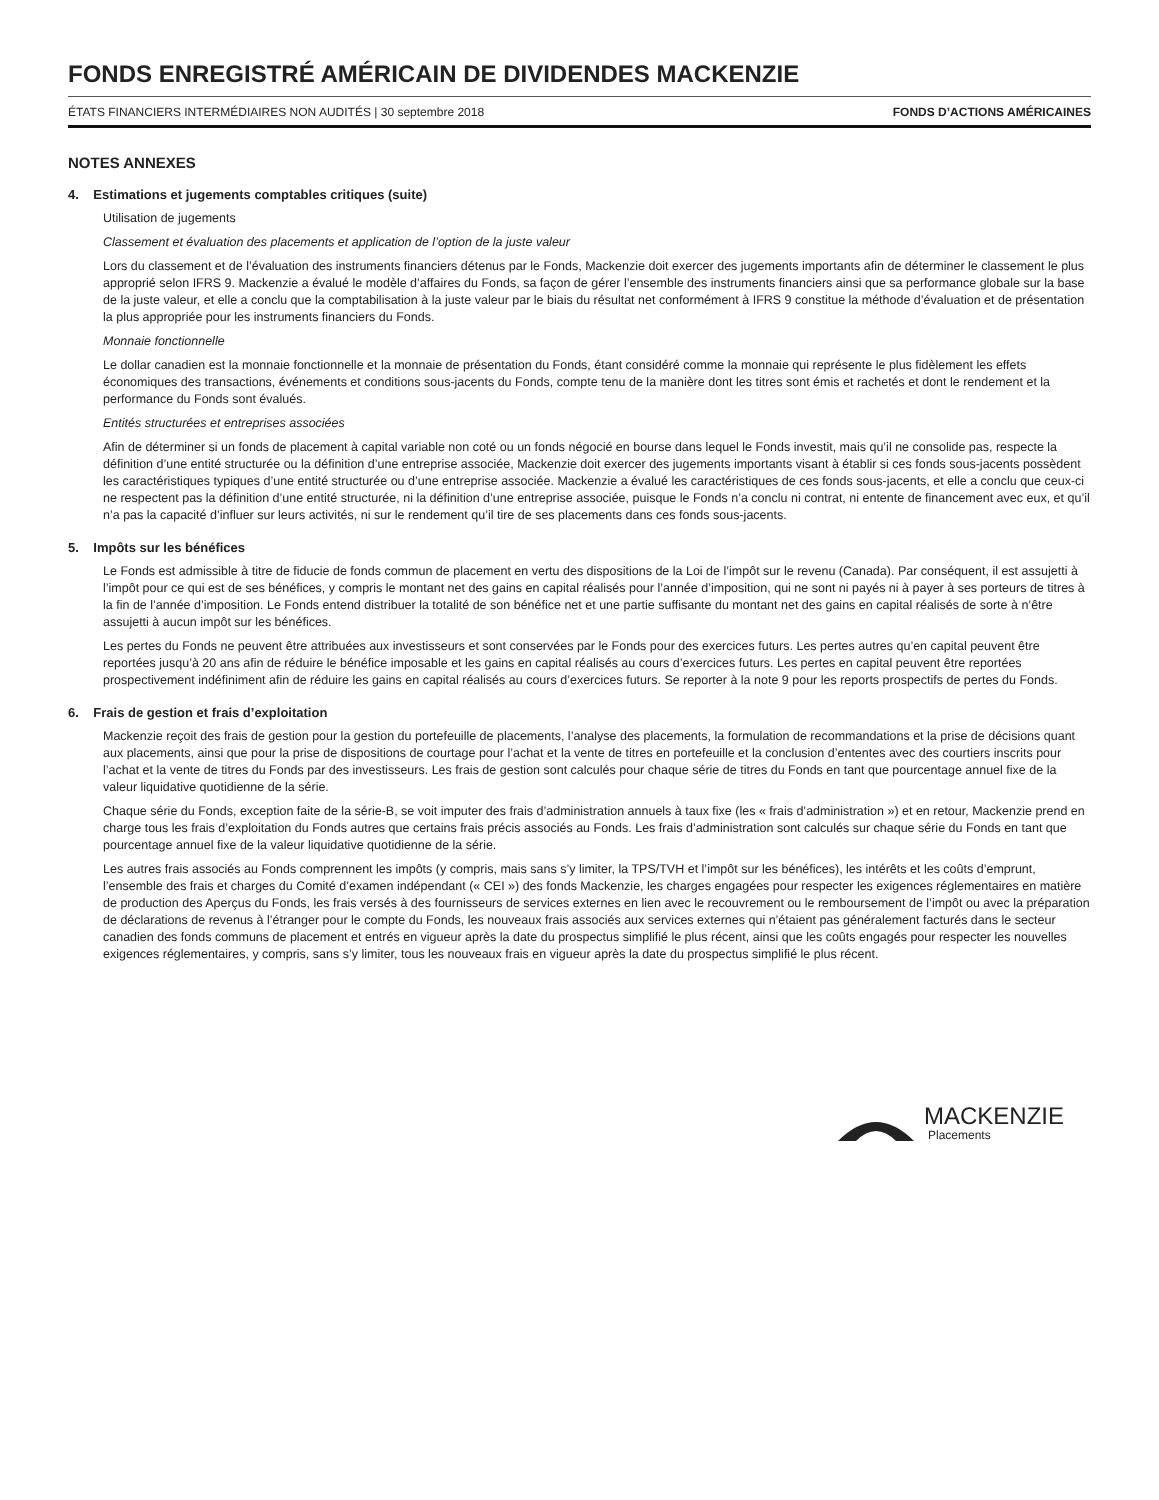FONDS ENREGISTRÉ AMÉRICAIN DE DIVIDENDES MACKENZIE
ÉTATS FINANCIERS INTERMÉDIAIRES NON AUDITÉS | 30 septembre 2018 FONDS D’ACTIONS AMÉRICAINES
NOTES ANNEXES
4. Estimations et jugements comptables critiques (suite)
Utilisation de jugements
Classement et évaluation des placements et application de l’option de la juste valeur
Lors du classement et de l’évaluation des instruments financiers détenus par le Fonds, Mackenzie doit exercer des jugements importants afin de déterminer le classement le plus approprié selon IFRS 9. Mackenzie a évalué le modèle d’affaires du Fonds, sa façon de gérer l’ensemble des instruments financiers ainsi que sa performance globale sur la base de la juste valeur, et elle a conclu que la comptabilisation à la juste valeur par le biais du résultat net conformément à IFRS 9 constitue la méthode d’évaluation et de présentation la plus appropriée pour les instruments financiers du Fonds.
Monnaie fonctionnelle
Le dollar canadien est la monnaie fonctionnelle et la monnaie de présentation du Fonds, étant considéré comme la monnaie qui représente le plus fidèlement les effets économiques des transactions, événements et conditions sous-jacents du Fonds, compte tenu de la manière dont les titres sont émis et rachetés et dont le rendement et la performance du Fonds sont évalués.
Entités structurées et entreprises associées
Afin de déterminer si un fonds de placement à capital variable non coté ou un fonds négocié en bourse dans lequel le Fonds investit, mais qu’il ne consolide pas, respecte la définition d’une entité structurée ou la définition d’une entreprise associée, Mackenzie doit exercer des jugements importants visant à établir si ces fonds sous-jacents possèdent les caractéristiques typiques d’une entité structurée ou d’une entreprise associée. Mackenzie a évalué les caractéristiques de ces fonds sous-jacents, et elle a conclu que ceux-ci ne respectent pas la définition d’une entité structurée, ni la définition d’une entreprise associée, puisque le Fonds n’a conclu ni contrat, ni entente de financement avec eux, et qu’il n’a pas la capacité d’influer sur leurs activités, ni sur le rendement qu’il tire de ses placements dans ces fonds sous-jacents.
5. Impôts sur les bénéfices
Le Fonds est admissible à titre de fiducie de fonds commun de placement en vertu des dispositions de la Loi de l’impôt sur le revenu (Canada). Par conséquent, il est assujetti à l’impôt pour ce qui est de ses bénéfices, y compris le montant net des gains en capital réalisés pour l’année d’imposition, qui ne sont ni payés ni à payer à ses porteurs de titres à la fin de l’année d’imposition. Le Fonds entend distribuer la totalité de son bénéfice net et une partie suffisante du montant net des gains en capital réalisés de sorte à n’être assujetti à aucun impôt sur les bénéfices.
Les pertes du Fonds ne peuvent être attribuées aux investisseurs et sont conservées par le Fonds pour des exercices futurs. Les pertes autres qu’en capital peuvent être reportées jusqu’à 20 ans afin de réduire le bénéfice imposable et les gains en capital réalisés au cours d’exercices futurs. Les pertes en capital peuvent être reportées prospectivement indéfiniment afin de réduire les gains en capital réalisés au cours d’exercices futurs. Se reporter à la note 9 pour les reports prospectifs de pertes du Fonds.
6. Frais de gestion et frais d’exploitation
Mackenzie reçoit des frais de gestion pour la gestion du portefeuille de placements, l’analyse des placements, la formulation de recommandations et la prise de décisions quant aux placements, ainsi que pour la prise de dispositions de courtage pour l’achat et la vente de titres en portefeuille et la conclusion d’ententes avec des courtiers inscrits pour l’achat et la vente de titres du Fonds par des investisseurs. Les frais de gestion sont calculés pour chaque série de titres du Fonds en tant que pourcentage annuel fixe de la valeur liquidative quotidienne de la série.
Chaque série du Fonds, exception faite de la série-B, se voit imputer des frais d’administration annuels à taux fixe (les « frais d’administration ») et en retour, Mackenzie prend en charge tous les frais d’exploitation du Fonds autres que certains frais précis associés au Fonds. Les frais d’administration sont calculés sur chaque série du Fonds en tant que pourcentage annuel fixe de la valeur liquidative quotidienne de la série.
Les autres frais associés au Fonds comprennent les impôts (y compris, mais sans s’y limiter, la TPS/TVH et l’impôt sur les bénéfices), les intérêts et les coûts d’emprunt, l’ensemble des frais et charges du Comité d’examen indépendant (« CEI ») des fonds Mackenzie, les charges engagées pour respecter les exigences réglementaires en matière de production des Aperçus du Fonds, les frais versés à des fournisseurs de services externes en lien avec le recouvrement ou le remboursement de l’impôt ou avec la préparation de déclarations de revenus à l’étranger pour le compte du Fonds, les nouveaux frais associés aux services externes qui n’étaient pas généralement facturés dans le secteur canadien des fonds communs de placement et entrés en vigueur après la date du prospectus simplifié le plus récent, ainsi que les coûts engagés pour respecter les nouvelles exigences réglementaires, y compris, sans s’y limiter, tous les nouveaux frais en vigueur après la date du prospectus simplifié le plus récent.
MACKENZIE
Placements